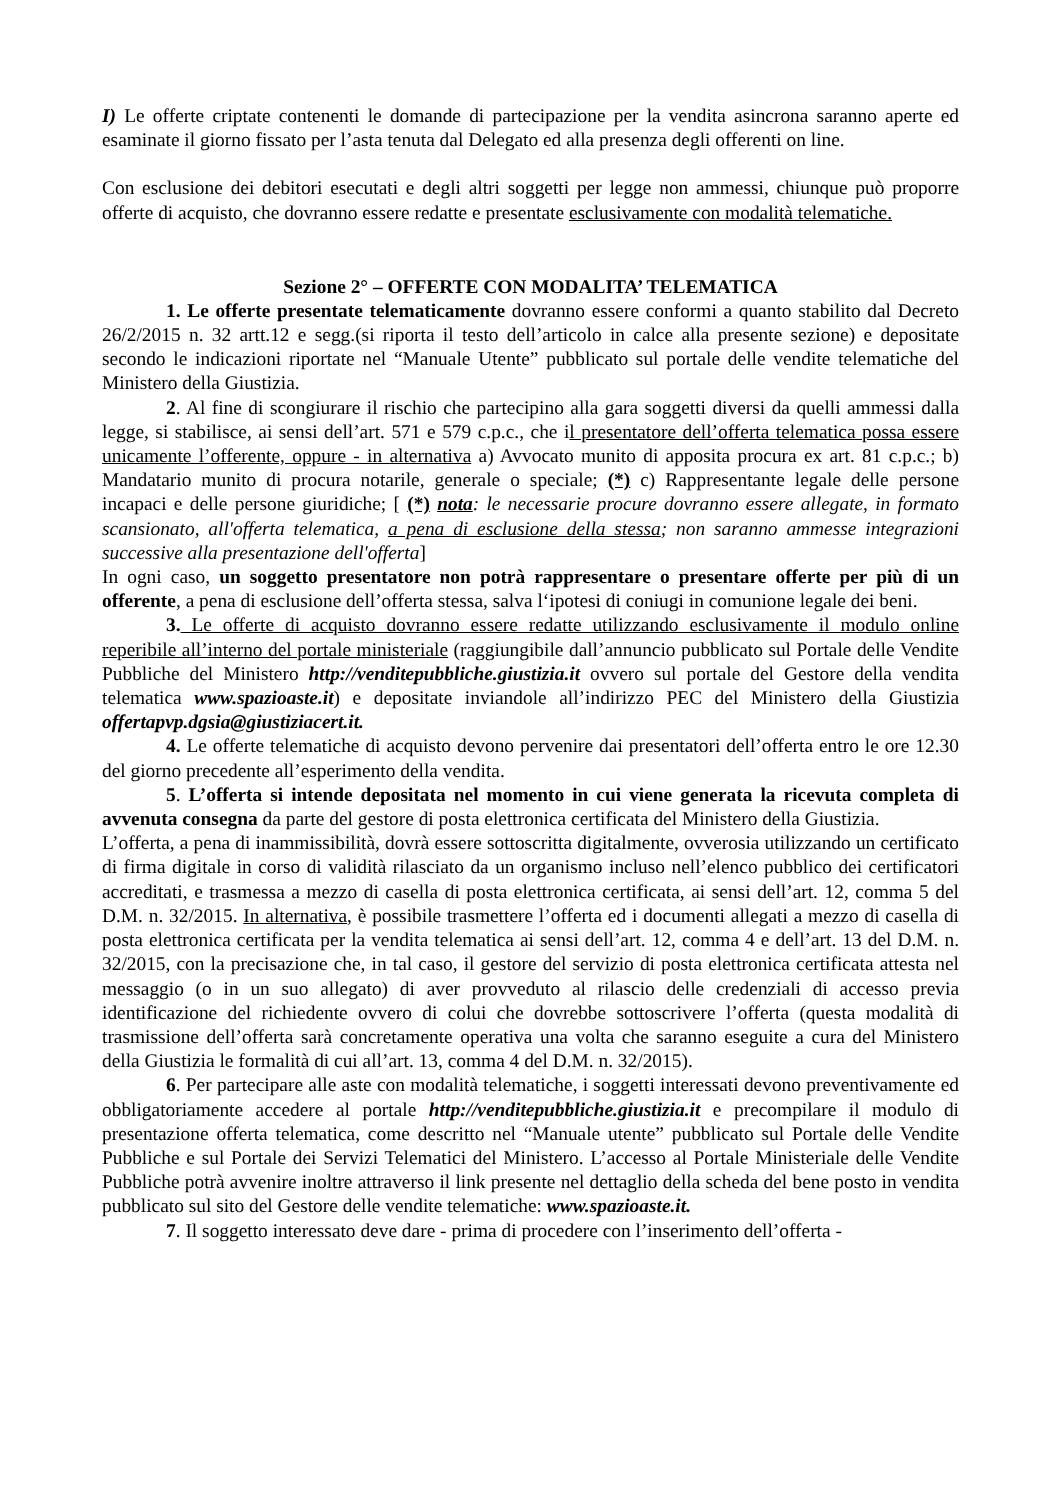I) Le offerte criptate contenenti le domande di partecipazione per la vendita asincrona saranno aperte ed esaminate il giorno fissato per l’asta tenuta dal Delegato ed alla presenza degli offerenti on line.
Con esclusione dei debitori esecutati e degli altri soggetti per legge non ammessi, chiunque può proporre offerte di acquisto, che dovranno essere redatte e presentate esclusivamente con modalità telematiche.
Sezione 2° – OFFERTE CON MODALITA’ TELEMATICA
1. Le offerte presentate telematicamente dovranno essere conformi a quanto stabilito dal Decreto 26/2/2015 n. 32 artt.12 e segg.(si riporta il testo dell’articolo in calce alla presente sezione) e depositate secondo le indicazioni riportate nel “Manuale Utente” pubblicato sul portale delle vendite telematiche del Ministero della Giustizia.
2. Al fine di scongiurare il rischio che partecipino alla gara soggetti diversi da quelli ammessi dalla legge, si stabilisce, ai sensi dell’art. 571 e 579 c.p.c., che il presentatore dell’offerta telematica possa essere unicamente l’offerente, oppure - in alternativa a) Avvocato munito di apposita procura ex art. 81 c.p.c.; b) Mandatario munito di procura notarile, generale o speciale; (*) c) Rappresentante legale delle persone incapaci e delle persone giuridiche; [ (*) nota: le necessarie procure dovranno essere allegate, in formato scansionato, all'offerta telematica, a pena di esclusione della stessa; non saranno ammesse integrazioni successive alla presentazione dell'offerta]
In ogni caso, un soggetto presentatore non potrà rappresentare o presentare offerte per più di un offerente, a pena di esclusione dell’offerta stessa, salva l‘ipotesi di coniugi in comunione legale dei beni.
3. Le offerte di acquisto dovranno essere redatte utilizzando esclusivamente il modulo online reperibile all’interno del portale ministeriale (raggiungibile dall’annuncio pubblicato sul Portale delle Vendite Pubbliche del Ministero http://venditepubbliche.giustizia.it ovvero sul portale del Gestore della vendita telematica www.spazioaste.it) e depositate inviandole all’indirizzo PEC del Ministero della Giustizia offertapvp.dgsia@giustiziacert.it.
4. Le offerte telematiche di acquisto devono pervenire dai presentatori dell’offerta entro le ore 12.30 del giorno precedente all’esperimento della vendita.
5. L’offerta si intende depositata nel momento in cui viene generata la ricevuta completa di avvenuta consegna da parte del gestore di posta elettronica certificata del Ministero della Giustizia.
L’offerta, a pena di inammissibilità, dovrà essere sottoscritta digitalmente, ovverosia utilizzando un certificato di firma digitale in corso di validità rilasciato da un organismo incluso nell’elenco pubblico dei certificatori accreditati, e trasmessa a mezzo di casella di posta elettronica certificata, ai sensi dell’art. 12, comma 5 del D.M. n. 32/2015. In alternativa, è possibile trasmettere l’offerta ed i documenti allegati a mezzo di casella di posta elettronica certificata per la vendita telematica ai sensi dell’art. 12, comma 4 e dell’art. 13 del D.M. n. 32/2015, con la precisazione che, in tal caso, il gestore del servizio di posta elettronica certificata attesta nel messaggio (o in un suo allegato) di aver provveduto al rilascio delle credenziali di accesso previa identificazione del richiedente ovvero di colui che dovrebbe sottoscrivere l’offerta (questa modalità di trasmissione dell’offerta sarà concretamente operativa una volta che saranno eseguite a cura del Ministero della Giustizia le formalità di cui all’art. 13, comma 4 del D.M. n. 32/2015).
6. Per partecipare alle aste con modalità telematiche, i soggetti interessati devono preventivamente ed obbligatoriamente accedere al portale http://venditepubbliche.giustizia.it e precompilare il modulo di presentazione offerta telematica, come descritto nel “Manuale utente” pubblicato sul Portale delle Vendite Pubbliche e sul Portale dei Servizi Telematici del Ministero. L’accesso al Portale Ministeriale delle Vendite Pubbliche potrà avvenire inoltre attraverso il link presente nel dettaglio della scheda del bene posto in vendita pubblicato sul sito del Gestore delle vendite telematiche: www.spazioaste.it.
7. Il soggetto interessato deve dare - prima di procedere con l’inserimento dell’offerta -